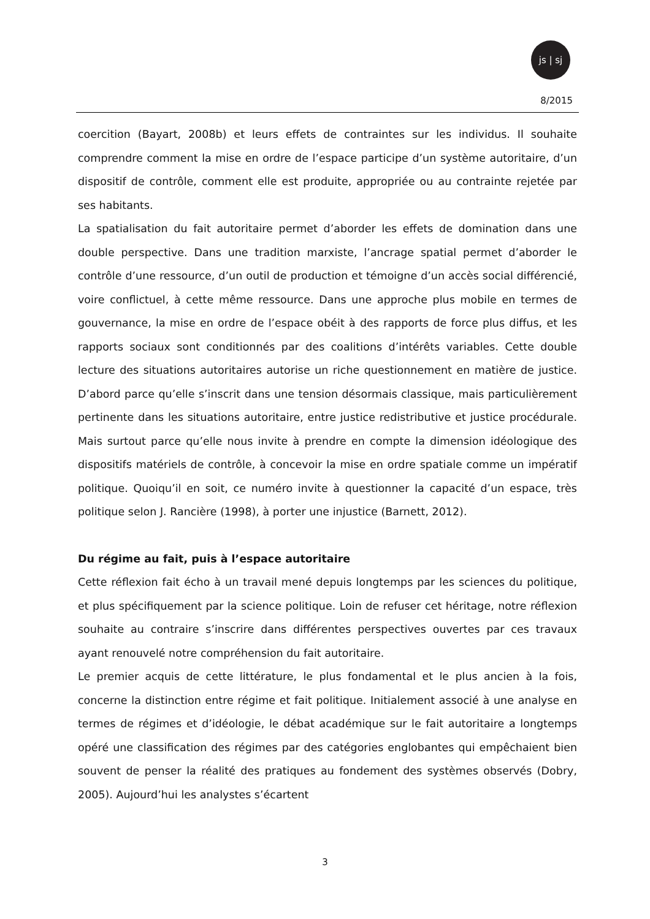js | sj
8/2015
coercition (Bayart, 2008b) et leurs effets de contraintes sur les individus. Il souhaite comprendre comment la mise en ordre de l’espace participe d’un système autoritaire, d’un dispositif de contrôle, comment elle est produite, appropriée ou au contrainte rejetée par ses habitants.
La spatialisation du fait autoritaire permet d’aborder les effets de domination dans une double perspective. Dans une tradition marxiste, l’ancrage spatial permet d’aborder le contrôle d’une ressource, d’un outil de production et témoigne d’un accès social différencié, voire conflictuel, à cette même ressource. Dans une approche plus mobile en termes de gouvernance, la mise en ordre de l’espace obéit à des rapports de force plus diffus, et les rapports sociaux sont conditionnés par des coalitions d’intérêts variables. Cette double lecture des situations autoritaires autorise un riche questionnement en matière de justice. D’abord parce qu’elle s’inscrit dans une tension désormais classique, mais particulièrement pertinente dans les situations autoritaire, entre justice redistributive et justice procédurale. Mais surtout parce qu’elle nous invite à prendre en compte la dimension idéologique des dispositifs matériels de contrôle, à concevoir la mise en ordre spatiale comme un impératif politique. Quoiqu’il en soit, ce numéro invite à questionner la capacité d’un espace, très politique selon J. Rancière (1998), à porter une injustice (Barnett, 2012).
Du régime au fait, puis à l’espace autoritaire
Cette réflexion fait écho à un travail mené depuis longtemps par les sciences du politique, et plus spécifiquement par la science politique. Loin de refuser cet héritage, notre réflexion souhaite au contraire s’inscrire dans différentes perspectives ouvertes par ces travaux ayant renouvelé notre compréhension du fait autoritaire.
Le premier acquis de cette littérature, le plus fondamental et le plus ancien à la fois, concerne la distinction entre régime et fait politique. Initialement associé à une analyse en termes de régimes et d’idéologie, le débat académique sur le fait autoritaire a longtemps opéré une classification des régimes par des catégories englobantes qui empêchaient bien souvent de penser la réalité des pratiques au fondement des systèmes observés (Dobry, 2005). Aujourd’hui les analystes s’écartent
3